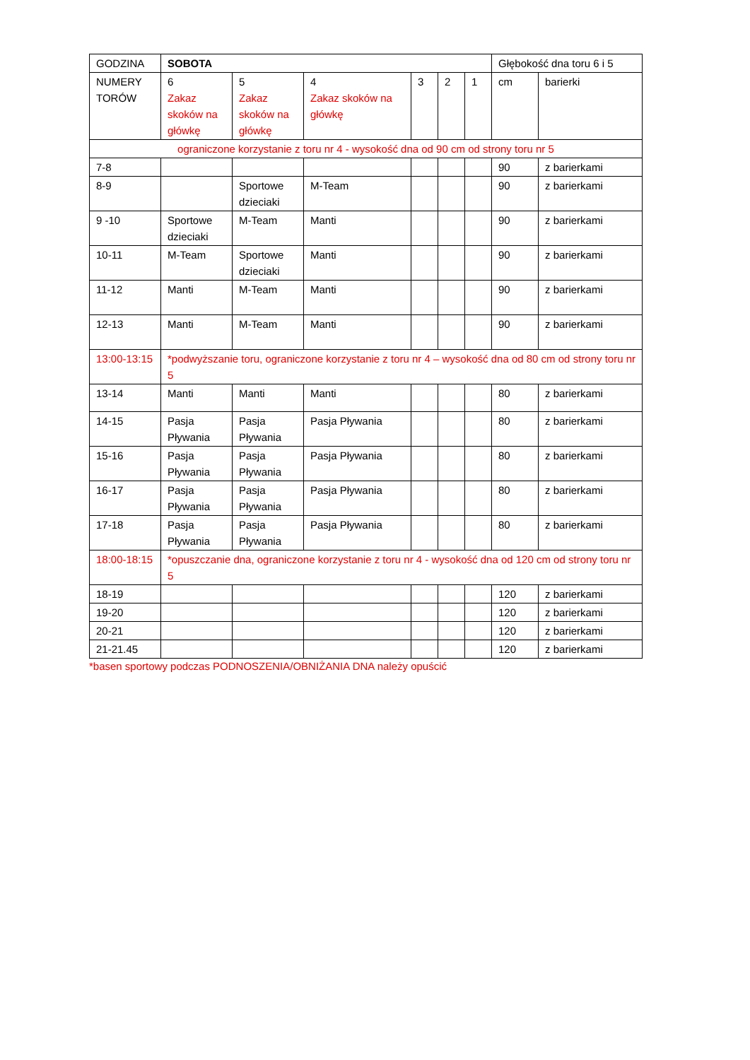| GODZINA | SOBOTA | | | | | | Głębokość dna toru 6 i 5 | |
| NUMERY TORÓW | 6 Zakaz skoków na główkę | 5 Zakaz skoków na główkę | 4 Zakaz skoków na główkę | 3 | 2 | 1 | cm | barierki |
| ograniczone korzystanie z toru nr 4 - wysokość dna od 90 cm od strony toru nr 5 | | | | | | | | |
| 7-8 | | | | | | | 90 | z barierkami |
| 8-9 | | Sportowe dzieciaki | M-Team | | | | 90 | z barierkami |
| 9 -10 | Sportowe dzieciaki | M-Team | Manti | | | | 90 | z barierkami |
| 10-11 | M-Team | Sportowe dzieciaki | Manti | | | | 90 | z barierkami |
| 11-12 | Manti | M-Team | Manti | | | | 90 | z barierkami |
| 12-13 | Manti | M-Team | Manti | | | | 90 | z barierkami |
| 13:00-13:15 | *podwyższanie toru, ograniczone korzystanie z toru nr 4 – wysokość dna od 80 cm od strony toru nr 5 | | | | | | | |
| 13-14 | Manti | Manti | Manti | | | | 80 | z barierkami |
| 14-15 | Pasja Pływania | Pasja Pływania | Pasja Pływania | | | | 80 | z barierkami |
| 15-16 | Pasja Pływania | Pasja Pływania | Pasja Pływania | | | | 80 | z barierkami |
| 16-17 | Pasja Pływania | Pasja Pływania | Pasja Pływania | | | | 80 | z barierkami |
| 17-18 | Pasja Pływania | Pasja Pływania | Pasja Pływania | | | | 80 | z barierkami |
| 18:00-18:15 | *opuszczanie dna, ograniczone korzystanie z toru nr 4 - wysokość dna od 120 cm od strony toru nr 5 | | | | | | | |
| 18-19 | | | | | | | 120 | z barierkami |
| 19-20 | | | | | | | 120 | z barierkami |
| 20-21 | | | | | | | 120 | z barierkami |
| 21-21.45 | | | | | | | 120 | z barierkami |
*basen sportowy podczas PODNOSZENIA/OBNIŻANIA DNA należy opuścić